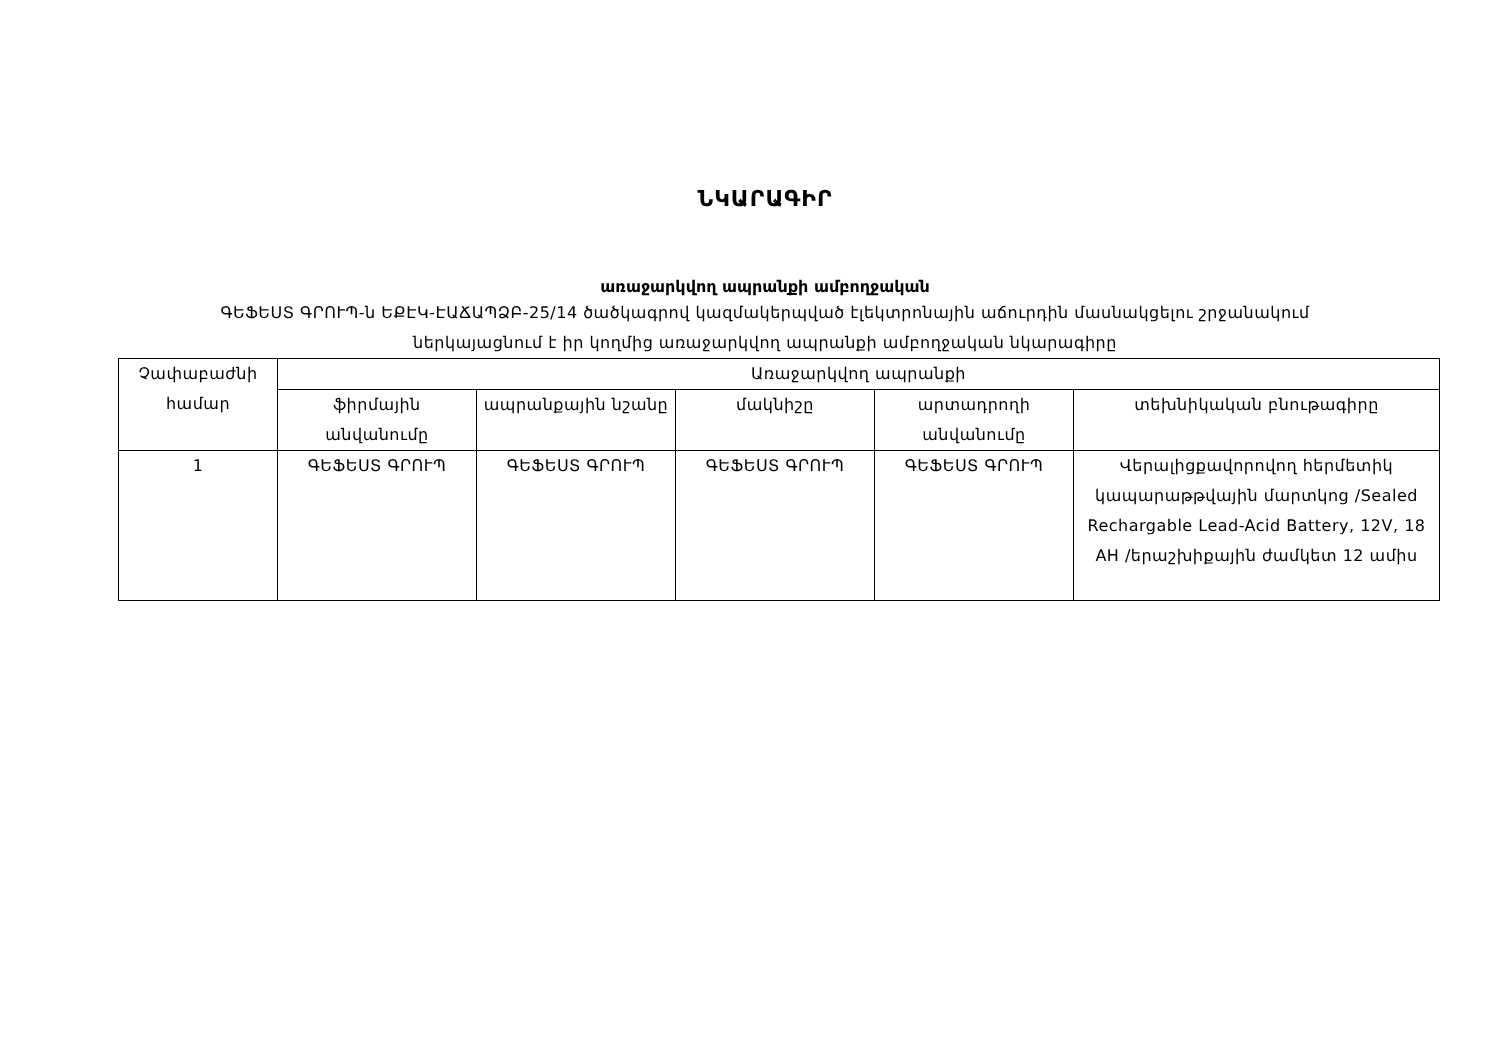ՆԿԱՐԱԳԻՐ
առաջարկվող ապրանքի ամբողջական
ԳԵՖԵՍՏ ԳՐՈՒՊ-ն ԵՔԷԿ-ԷԱՃԱՊՁԲ-25/14 ծածկագրով կազմակերպված էլեկտրոնային աճուրդին մասնակցելու շրջանակում
ներկայացնում է իր կողմից առաջարկվող ապրանքի ամբողջական նկարագիրը
| Չափաբաժնի համար | Առաջարկվող ապրանքի | | | | |
| --- | --- | --- | --- | --- | --- |
| | ֆիրմային անվանումը | ապրանքային նշանը | մակնիշը | արտադրողի անվանումը | տեխնիկական բնութագիրը |
| 1 | ԳԵՖԵՍՏ ԳՐՈՒՊ | ԳԵՖԵՍՏ ԳՐՈՒՊ | ԳԵՖԵՍՏ ԳՐՈՒՊ | ԳԵՖԵՍՏ ԳՐՈՒՊ | Վերալիցքավորովող հերմետիկ կապարաթթվային մարտկոց /Sealed Rechargable Lead-Acid Battery, 12V, 18 AH /երաշխիքային ժամկետ 12 ամիս |